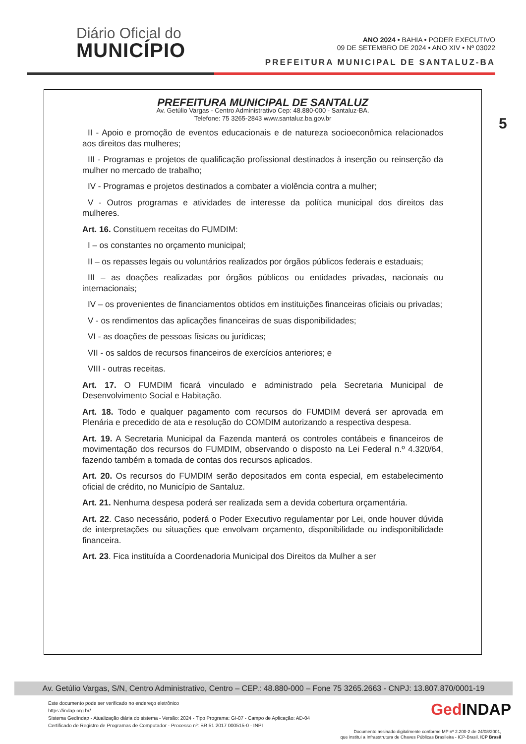Diário Oficial do
MUNICÍPIO
ANO 2024 • BAHIA • PODER EXECUTIVO
09 DE SETEMBRO DE 2024 • ANO XIV • Nº 03022
PREFEITURA MUNICIPAL DE SANTALUZ-BA
5
PREFEITURA MUNICIPAL DE SANTALUZ
Av. Getúlio Vargas - Centro Administrativo Cep: 48.880-000 - Santaluz-BA.
Telefone: 75 3265-2843 www.santaluz.ba.gov.br
II - Apoio e promoção de eventos educacionais e de natureza socioeconômica relacionados aos direitos das mulheres;
III - Programas e projetos de qualificação profissional destinados à inserção ou reinserção da mulher no mercado de trabalho;
IV - Programas e projetos destinados a combater a violência contra a mulher;
V - Outros programas e atividades de interesse da política municipal dos direitos das mulheres.
Art. 16. Constituem receitas do FUMDIM:
I – os constantes no orçamento municipal;
II – os repasses legais ou voluntários realizados por órgãos públicos federais e estaduais;
III – as doações realizadas por órgãos públicos ou entidades privadas, nacionais ou internacionais;
IV – os provenientes de financiamentos obtidos em instituições financeiras oficiais ou privadas;
V - os rendimentos das aplicações financeiras de suas disponibilidades;
VI - as doações de pessoas físicas ou jurídicas;
VII - os saldos de recursos financeiros de exercícios anteriores; e
VIII - outras receitas.
Art. 17. O FUMDIM ficará vinculado e administrado pela Secretaria Municipal de Desenvolvimento Social e Habitação.
Art. 18. Todo e qualquer pagamento com recursos do FUMDIM deverá ser aprovada em Plenária e precedido de ata e resolução do COMDIM autorizando a respectiva despesa.
Art. 19. A Secretaria Municipal da Fazenda manterá os controles contábeis e financeiros de movimentação dos recursos do FUMDIM, observando o disposto na Lei Federal n.º 4.320/64, fazendo também a tomada de contas dos recursos aplicados.
Art. 20. Os recursos do FUMDIM serão depositados em conta especial, em estabelecimento oficial de crédito, no Município de Santaluz.
Art. 21. Nenhuma despesa poderá ser realizada sem a devida cobertura orçamentária.
Art. 22. Caso necessário, poderá o Poder Executivo regulamentar por Lei, onde houver dúvida de interpretações ou situações que envolvam orçamento, disponibilidade ou indisponibilidade financeira.
Art. 23. Fica instituída a Coordenadoria Municipal dos Direitos da Mulher a ser
Av. Getúlio Vargas, S/N, Centro Administrativo, Centro – CEP.: 48.880-000 – Fone 75 3265.2663 - CNPJ: 13.807.870/0001-19
Este documento pode ser verificado no endereço eletrônico
https://indap.org.br/
Sistema GedIndap - Atualização diária do sistema - Versão: 2024 - Tipo Programa: GI-07 - Campo de Aplicação: AD-04
Certificado de Registro de Programas de Computador - Processo nº: BR 51 2017 000515-0 - INPI
GedINDAP
Documento assinado digitalmente conforme MP nº 2.200-2 de 24/08/2001,
que institui a Infraestrutura de Chaves Públicas Brasileira - ICP-Brasil. ICP Brasil